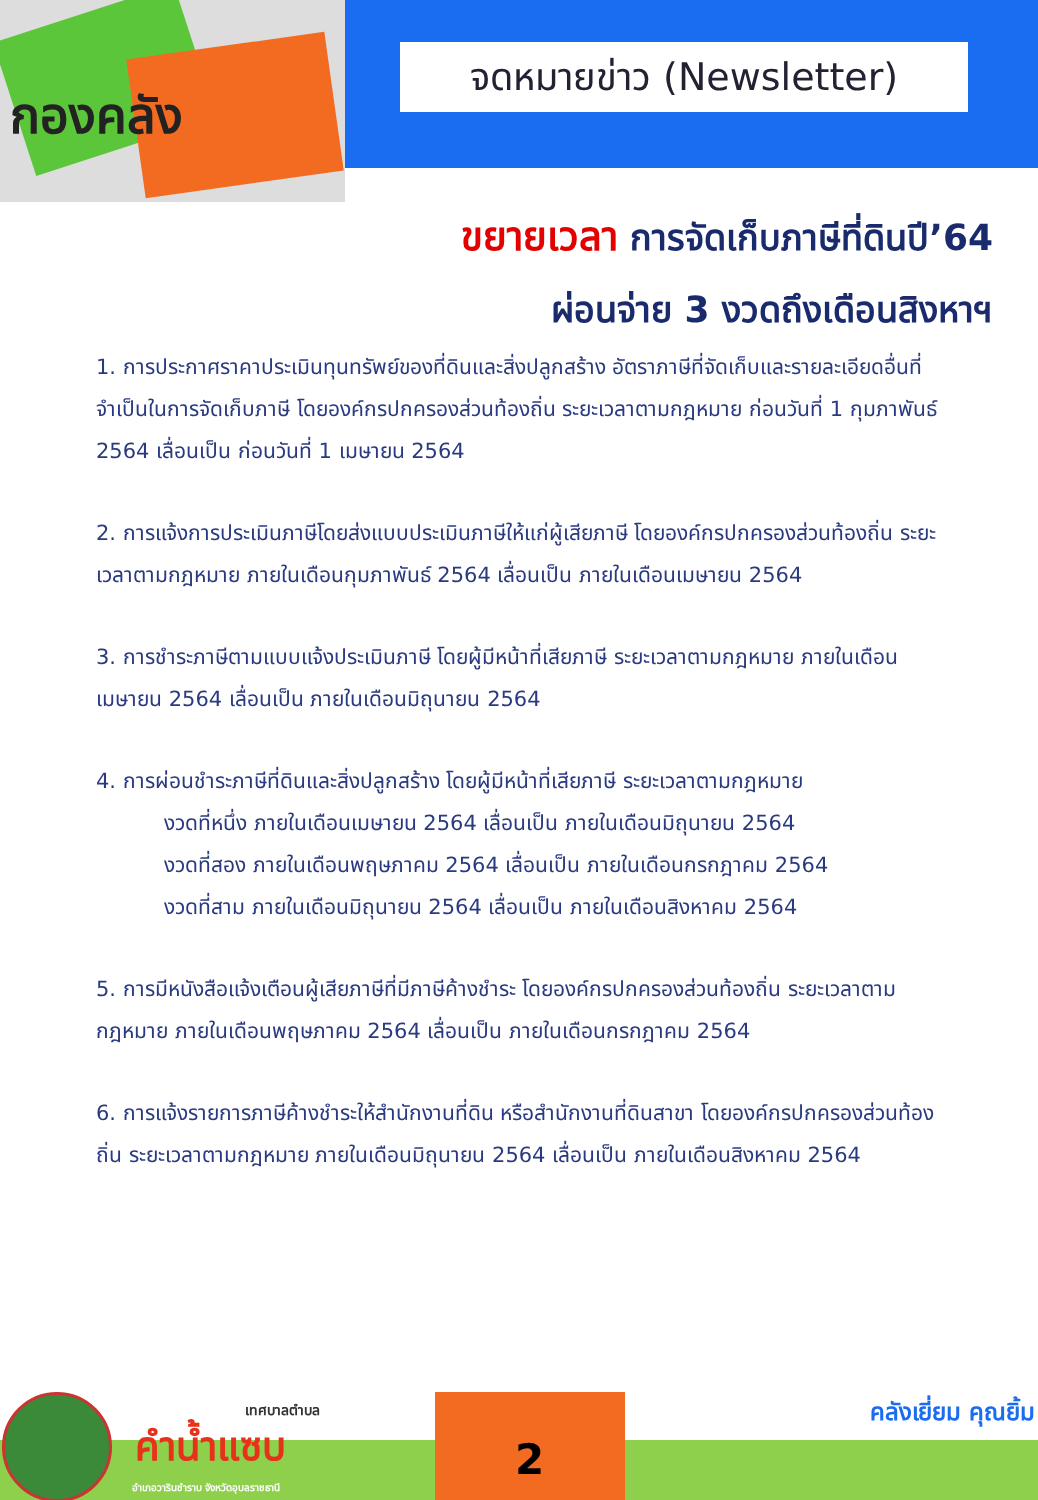กองคลัง
จดหมายข่าว (Newsletter)
ขยายเวลา การจัดเก็บภาษีที่ดินปี’64
ผ่อนจ่าย 3 งวดถึงเดือนสิงหาฯ
1. การประกาศราคาประเมินทุนทรัพย์ของที่ดินและสิ่งปลูกสร้าง อัตราภาษีที่จัดเก็บและรายละเอียดอื่นที่จำเป็นในการจัดเก็บภาษี โดยองค์กรปกครองส่วนท้องถิ่น ระยะเวลาตามกฎหมาย ก่อนวันที่ 1 กุมภาพันธ์ 2564 เลื่อนเป็น ก่อนวันที่ 1 เมษายน 2564
2. การแจ้งการประเมินภาษีโดยส่งแบบประเมินภาษีให้แก่ผู้เสียภาษี โดยองค์กรปกครองส่วนท้องถิ่น ระยะเวลาตามกฎหมาย ภายในเดือนกุมภาพันธ์ 2564 เลื่อนเป็น ภายในเดือนเมษายน 2564
3. การชำระภาษีตามแบบแจ้งประเมินภาษี โดยผู้มีหน้าที่เสียภาษี ระยะเวลาตามกฎหมาย ภายในเดือนเมษายน 2564 เลื่อนเป็น ภายในเดือนมิถุนายน 2564
4. การผ่อนชำระภาษีที่ดินและสิ่งปลูกสร้าง โดยผู้มีหน้าที่เสียภาษี ระยะเวลาตามกฎหมาย
งวดที่หนึ่ง ภายในเดือนเมษายน 2564 เลื่อนเป็น ภายในเดือนมิถุนายน 2564
งวดที่สอง ภายในเดือนพฤษภาคม 2564 เลื่อนเป็น ภายในเดือนกรกฎาคม 2564
งวดที่สาม ภายในเดือนมิถุนายน 2564 เลื่อนเป็น ภายในเดือนสิงหาคม 2564
5. การมีหนังสือแจ้งเตือนผู้เสียภาษีที่มีภาษีค้างชำระ โดยองค์กรปกครองส่วนท้องถิ่น ระยะเวลาตามกฎหมาย ภายในเดือนพฤษภาคม 2564 เลื่อนเป็น ภายในเดือนกรกฎาคม 2564
6. การแจ้งรายการภาษีค้างชำระให้สำนักงานที่ดิน หรือสำนักงานที่ดินสาขา โดยองค์กรปกครองส่วนท้องถิ่น ระยะเวลาตามกฎหมาย ภายในเดือนมิถุนายน 2564 เลื่อนเป็น ภายในเดือนสิงหาคม 2564
เทศบาลตำบล
คำน้ำแซบ
อำเภอวารินชำราบ จังหวัดอุบลราชธานี
2
คลังเยี่ยม คุณยิ้ม